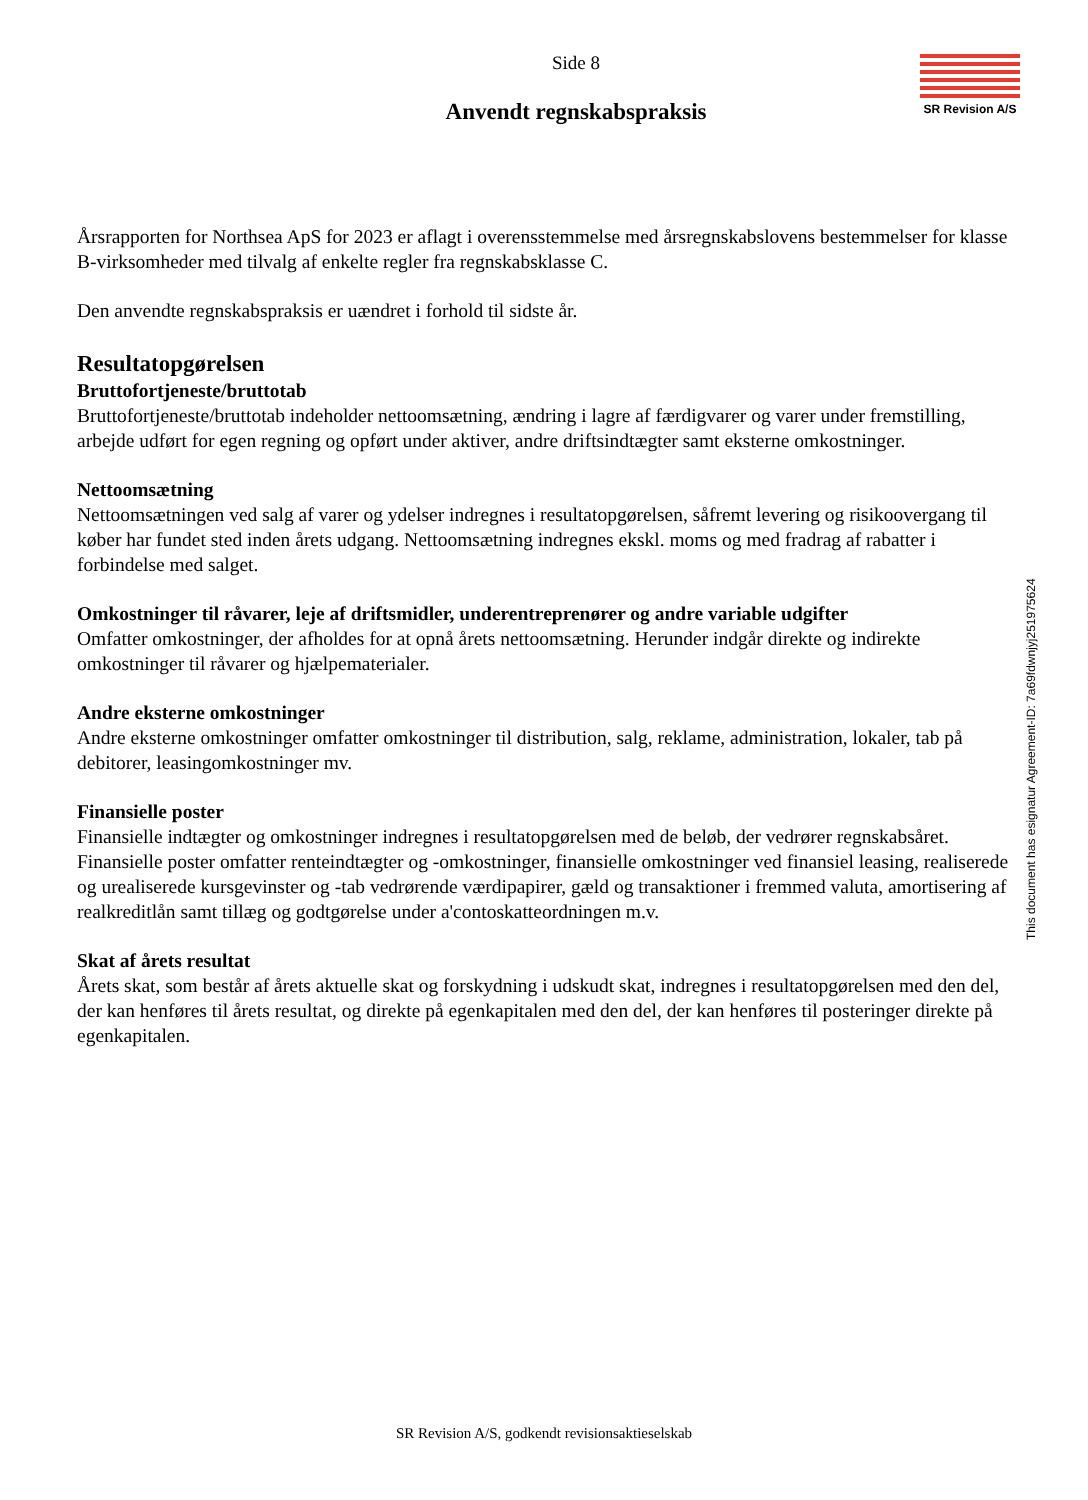SR Revision A/S
Side 8
Anvendt regnskabspraksis
Årsrapporten for Northsea ApS for 2023 er aflagt i overensstemmelse med årsregnskabslovens bestemmelser for klasse B-virksomheder med tilvalg af enkelte regler fra regnskabsklasse C.
Den anvendte regnskabspraksis er uændret i forhold til sidste år.
Resultatopgørelsen
Bruttofortjeneste/bruttotab
Bruttofortjeneste/bruttotab indeholder nettoomsætning, ændring i lagre af færdigvarer og varer under fremstilling, arbejde udført for egen regning og opført under aktiver, andre driftsindtægter samt eksterne omkostninger.
Nettoomsætning
Nettoomsætningen ved salg af varer og ydelser indregnes i resultatopgørelsen, såfremt levering og risikoovergang til køber har fundet sted inden årets udgang. Nettoomsætning indregnes ekskl. moms og med fradrag af rabatter i forbindelse med salget.
Omkostninger til råvarer, leje af driftsmidler, underentreprenører og andre variable udgifter
Omfatter omkostninger, der afholdes for at opnå årets nettoomsætning. Herunder indgår direkte og indirekte omkostninger til råvarer og hjælpematerialer.
Andre eksterne omkostninger
Andre eksterne omkostninger omfatter omkostninger til distribution, salg, reklame, administration, lokaler, tab på debitorer, leasingomkostninger mv.
Finansielle poster
Finansielle indtægter og omkostninger indregnes i resultatopgørelsen med de beløb, der vedrører regnskabsåret. Finansielle poster omfatter renteindtægter og -omkostninger, finansielle omkostninger ved finansiel leasing, realiserede og urealiserede kursgevinster og -tab vedrørende værdipapirer, gæld og transaktioner i fremmed valuta, amortisering af realkreditlån samt tillæg og godtgørelse under a'contoskatteordningen m.v.
Skat af årets resultat
Årets skat, som består af årets aktuelle skat og forskydning i udskudt skat, indregnes i resultatopgørelsen med den del, der kan henføres til årets resultat, og direkte på egenkapitalen med den del, der kan henføres til posteringer direkte på egenkapitalen.
This document has esignatur Agreement-ID: 7a69fdwnjyj251975624
SR Revision A/S, godkendt revisionsaktieselskab